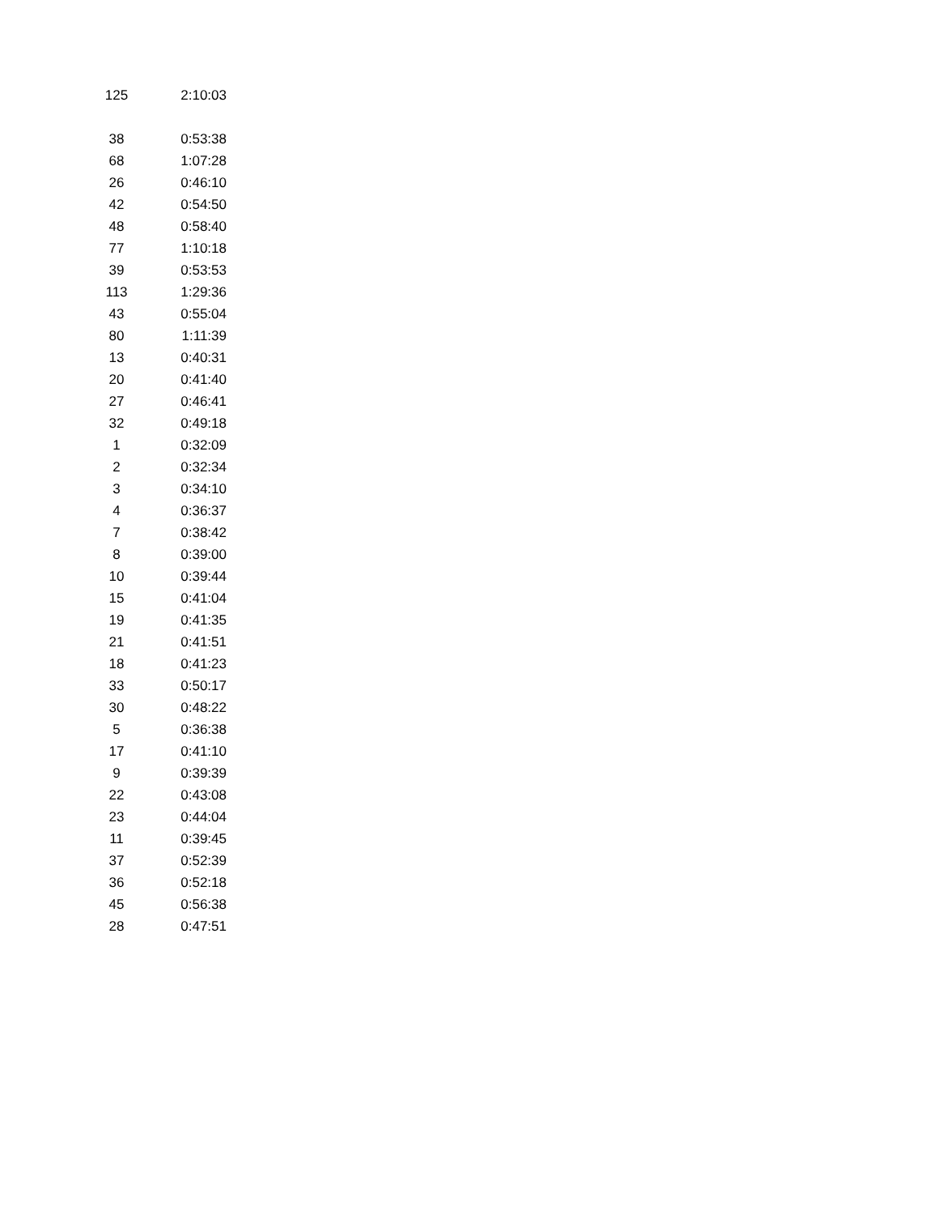| 125 | 2:10:03 |
| 38 | 0:53:38 |
| 68 | 1:07:28 |
| 26 | 0:46:10 |
| 42 | 0:54:50 |
| 48 | 0:58:40 |
| 77 | 1:10:18 |
| 39 | 0:53:53 |
| 113 | 1:29:36 |
| 43 | 0:55:04 |
| 80 | 1:11:39 |
| 13 | 0:40:31 |
| 20 | 0:41:40 |
| 27 | 0:46:41 |
| 32 | 0:49:18 |
| 1 | 0:32:09 |
| 2 | 0:32:34 |
| 3 | 0:34:10 |
| 4 | 0:36:37 |
| 7 | 0:38:42 |
| 8 | 0:39:00 |
| 10 | 0:39:44 |
| 15 | 0:41:04 |
| 19 | 0:41:35 |
| 21 | 0:41:51 |
| 18 | 0:41:23 |
| 33 | 0:50:17 |
| 30 | 0:48:22 |
| 5 | 0:36:38 |
| 17 | 0:41:10 |
| 9 | 0:39:39 |
| 22 | 0:43:08 |
| 23 | 0:44:04 |
| 11 | 0:39:45 |
| 37 | 0:52:39 |
| 36 | 0:52:18 |
| 45 | 0:56:38 |
| 28 | 0:47:51 |